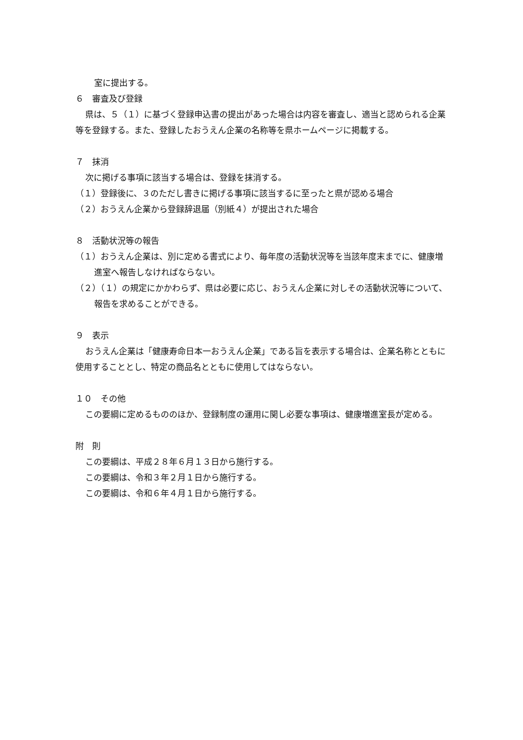室に提出する。
６　審査及び登録
県は、５（１）に基づく登録申込書の提出があった場合は内容を審査し、適当と認められる企業等を登録する。また、登録したおうえん企業の名称等を県ホームページに掲載する。
７　抹消
次に掲げる事項に該当する場合は、登録を抹消する。
（１）登録後に、３のただし書きに掲げる事項に該当するに至ったと県が認める場合
（２）おうえん企業から登録辞退届（別紙４）が提出された場合
８　活動状況等の報告
（１）おうえん企業は、別に定める書式により、毎年度の活動状況等を当該年度末までに、健康増進室へ報告しなければならない。
（２）（１）の規定にかかわらず、県は必要に応じ、おうえん企業に対しその活動状況等について、報告を求めることができる。
９　表示
おうえん企業は「健康寿命日本一おうえん企業」である旨を表示する場合は、企業名称とともに使用することとし、特定の商品名とともに使用してはならない。
１０　その他
この要綱に定めるもののほか、登録制度の運用に関し必要な事項は、健康増進室長が定める。
附　則
この要綱は、平成２８年６月１３日から施行する。
この要綱は、令和３年２月１日から施行する。
この要綱は、令和６年４月１日から施行する。